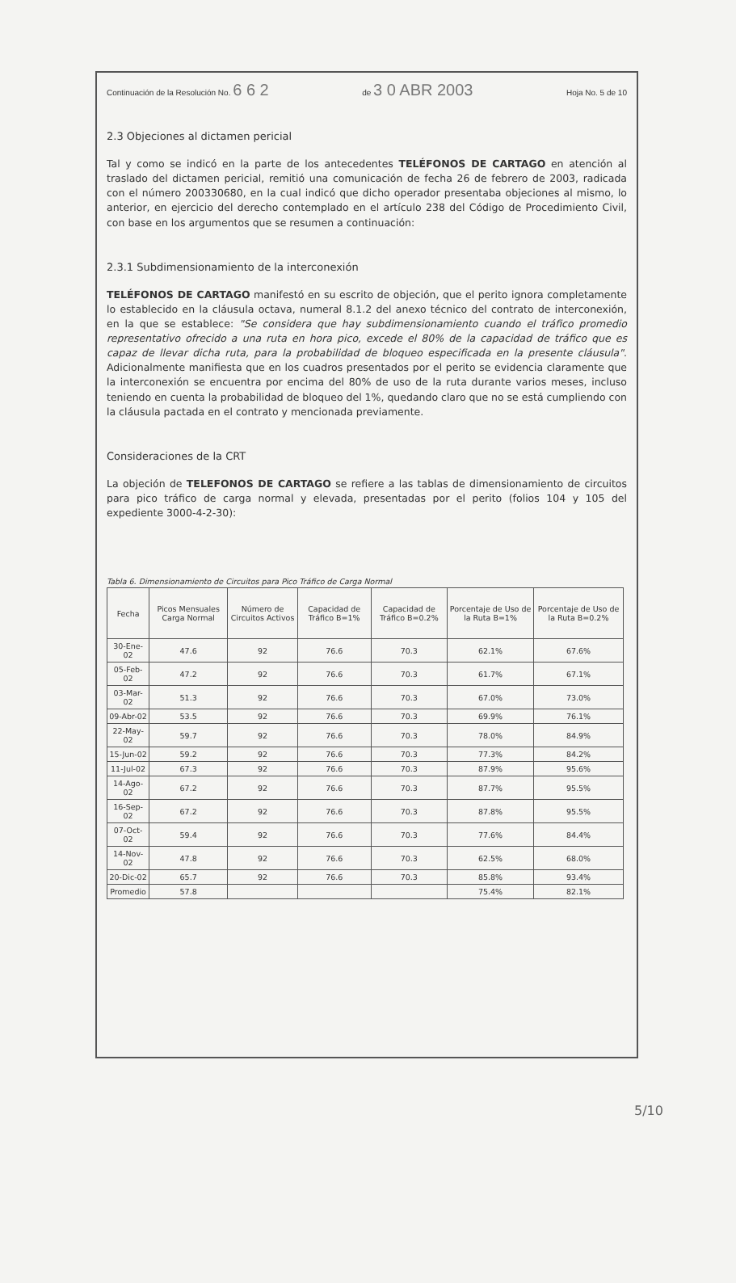Continuación de la Resolución No. 6 6 2 de 3 0 ABR 2003 Hoja No. 5 de 10
2.3 Objeciones al dictamen pericial
Tal y como se indicó en la parte de los antecedentes TELÉFONOS DE CARTAGO en atención al traslado del dictamen pericial, remitió una comunicación de fecha 26 de febrero de 2003, radicada con el número 200330680, en la cual indicó que dicho operador presentaba objeciones al mismo, lo anterior, en ejercicio del derecho contemplado en el artículo 238 del Código de Procedimiento Civil, con base en los argumentos que se resumen a continuación:
2.3.1 Subdimensionamiento de la interconexión
TELÉFONOS DE CARTAGO manifestó en su escrito de objeción, que el perito ignora completamente lo establecido en la cláusula octava, numeral 8.1.2 del anexo técnico del contrato de interconexión, en la que se establece: "Se considera que hay subdimensionamiento cuando el tráfico promedio representativo ofrecido a una ruta en hora pico, excede el 80% de la capacidad de tráfico que es capaz de llevar dicha ruta, para la probabilidad de bloqueo especificada en la presente cláusula". Adicionalmente manifiesta que en los cuadros presentados por el perito se evidencia claramente que la interconexión se encuentra por encima del 80% de uso de la ruta durante varios meses, incluso teniendo en cuenta la probabilidad de bloqueo del 1%, quedando claro que no se está cumpliendo con la cláusula pactada en el contrato y mencionada previamente.
Consideraciones de la CRT
La objeción de TELEFONOS DE CARTAGO se refiere a las tablas de dimensionamiento de circuitos para pico tráfico de carga normal y elevada, presentadas por el perito (folios 104 y 105 del expediente 3000-4-2-30):
Tabla 6. Dimensionamiento de Circuitos para Pico Tráfico de Carga Normal
| Fecha | Picos Mensuales Carga Normal | Número de Circuitos Activos | Capacidad de Tráfico B=1% | Capacidad de Tráfico B=0.2% | Porcentaje de Uso de la Ruta B=1% | Porcentaje de Uso de la Ruta B=0.2% |
| --- | --- | --- | --- | --- | --- | --- |
| 30-Ene-02 | 47.6 | 92 | 76.6 | 70.3 | 62.1% | 67.6% |
| 05-Feb-02 | 47.2 | 92 | 76.6 | 70.3 | 61.7% | 67.1% |
| 03-Mar-02 | 51.3 | 92 | 76.6 | 70.3 | 67.0% | 73.0% |
| 09-Abr-02 | 53.5 | 92 | 76.6 | 70.3 | 69.9% | 76.1% |
| 22-May-02 | 59.7 | 92 | 76.6 | 70.3 | 78.0% | 84.9% |
| 15-Jun-02 | 59.2 | 92 | 76.6 | 70.3 | 77.3% | 84.2% |
| 11-Jul-02 | 67.3 | 92 | 76.6 | 70.3 | 87.9% | 95.6% |
| 14-Ago-02 | 67.2 | 92 | 76.6 | 70.3 | 87.7% | 95.5% |
| 16-Sep-02 | 67.2 | 92 | 76.6 | 70.3 | 87.8% | 95.5% |
| 07-Oct-02 | 59.4 | 92 | 76.6 | 70.3 | 77.6% | 84.4% |
| 14-Nov-02 | 47.8 | 92 | 76.6 | 70.3 | 62.5% | 68.0% |
| 20-Dic-02 | 65.7 | 92 | 76.6 | 70.3 | 85.8% | 93.4% |
| Promedio | 57.8 | | | | 75.4% | 82.1% |
5/10